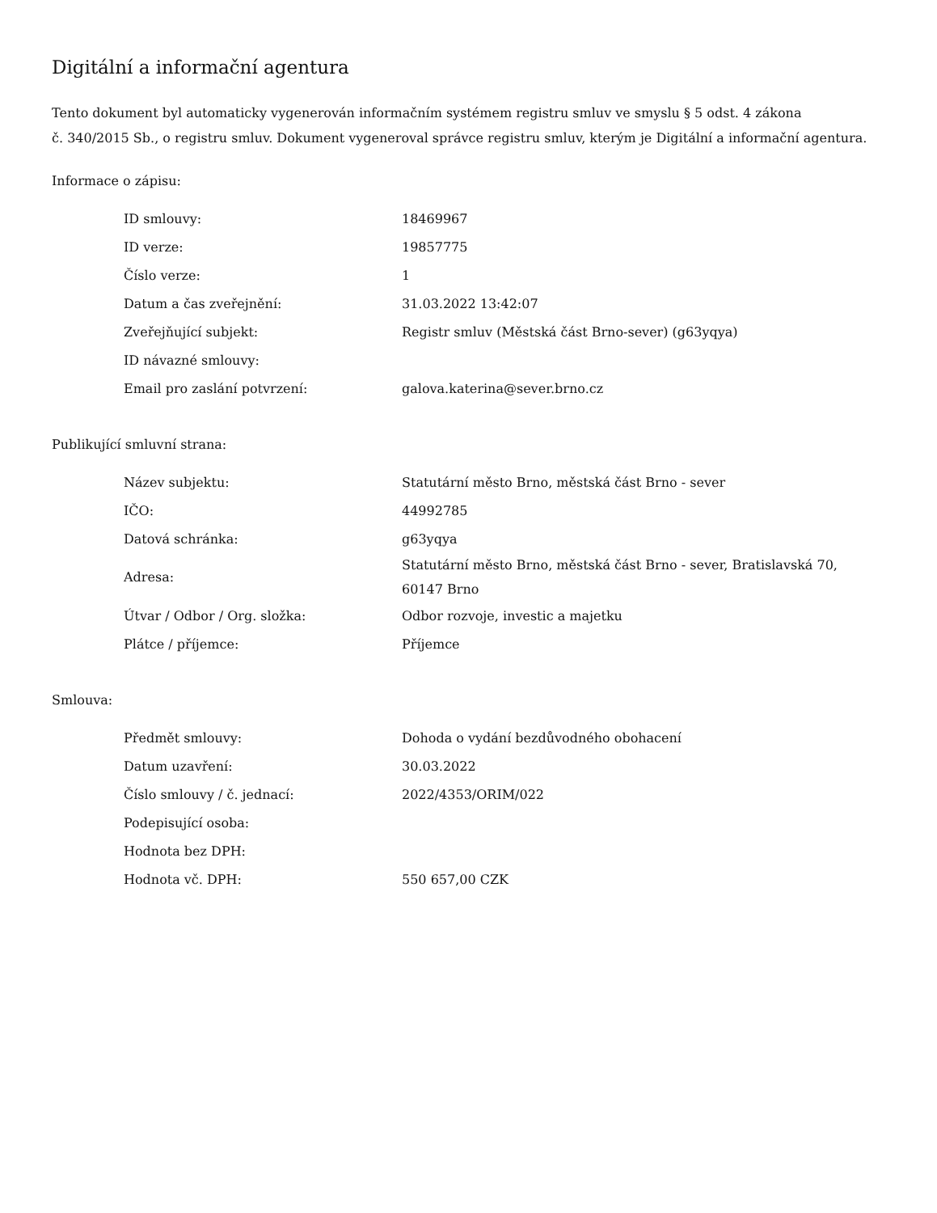Digitální a informační agentura
Tento dokument byl automaticky vygenerován informačním systémem registru smluv ve smyslu § 5 odst. 4 zákona
č. 340/2015 Sb., o registru smluv. Dokument vygeneroval správce registru smluv, kterým je Digitální a informační agentura.
Informace o zápisu:
| ID smlouvy: | 18469967 |
| ID verze: | 19857775 |
| Číslo verze: | 1 |
| Datum a čas zveřejnění: | 31.03.2022 13:42:07 |
| Zveřejňující subjekt: | Registr smluv (Městská část Brno-sever) (g63yqya) |
| ID návazné smlouvy: | |
| Email pro zaslání potvrzení: | galova.katerina@sever.brno.cz |
Publikující smluvní strana:
| Název subjektu: | Statutární město Brno, městská část Brno - sever |
| IČO: | 44992785 |
| Datová schránka: | g63yqya |
| Adresa: | Statutární město Brno, městská část Brno - sever, Bratislavská 70, 60147 Brno |
| Útvar / Odbor / Org. složka: | Odbor rozvoje, investic a majetku |
| Plátce / příjemce: | Příjemce |
Smlouva:
| Předmět smlouvy: | Dohoda o vydání bezdůvodného obohacení |
| Datum uzavření: | 30.03.2022 |
| Číslo smlouvy / č. jednací: | 2022/4353/ORIM/022 |
| Podepisující osoba: | |
| Hodnota bez DPH: | |
| Hodnota vč. DPH: | 550 657,00 CZK |